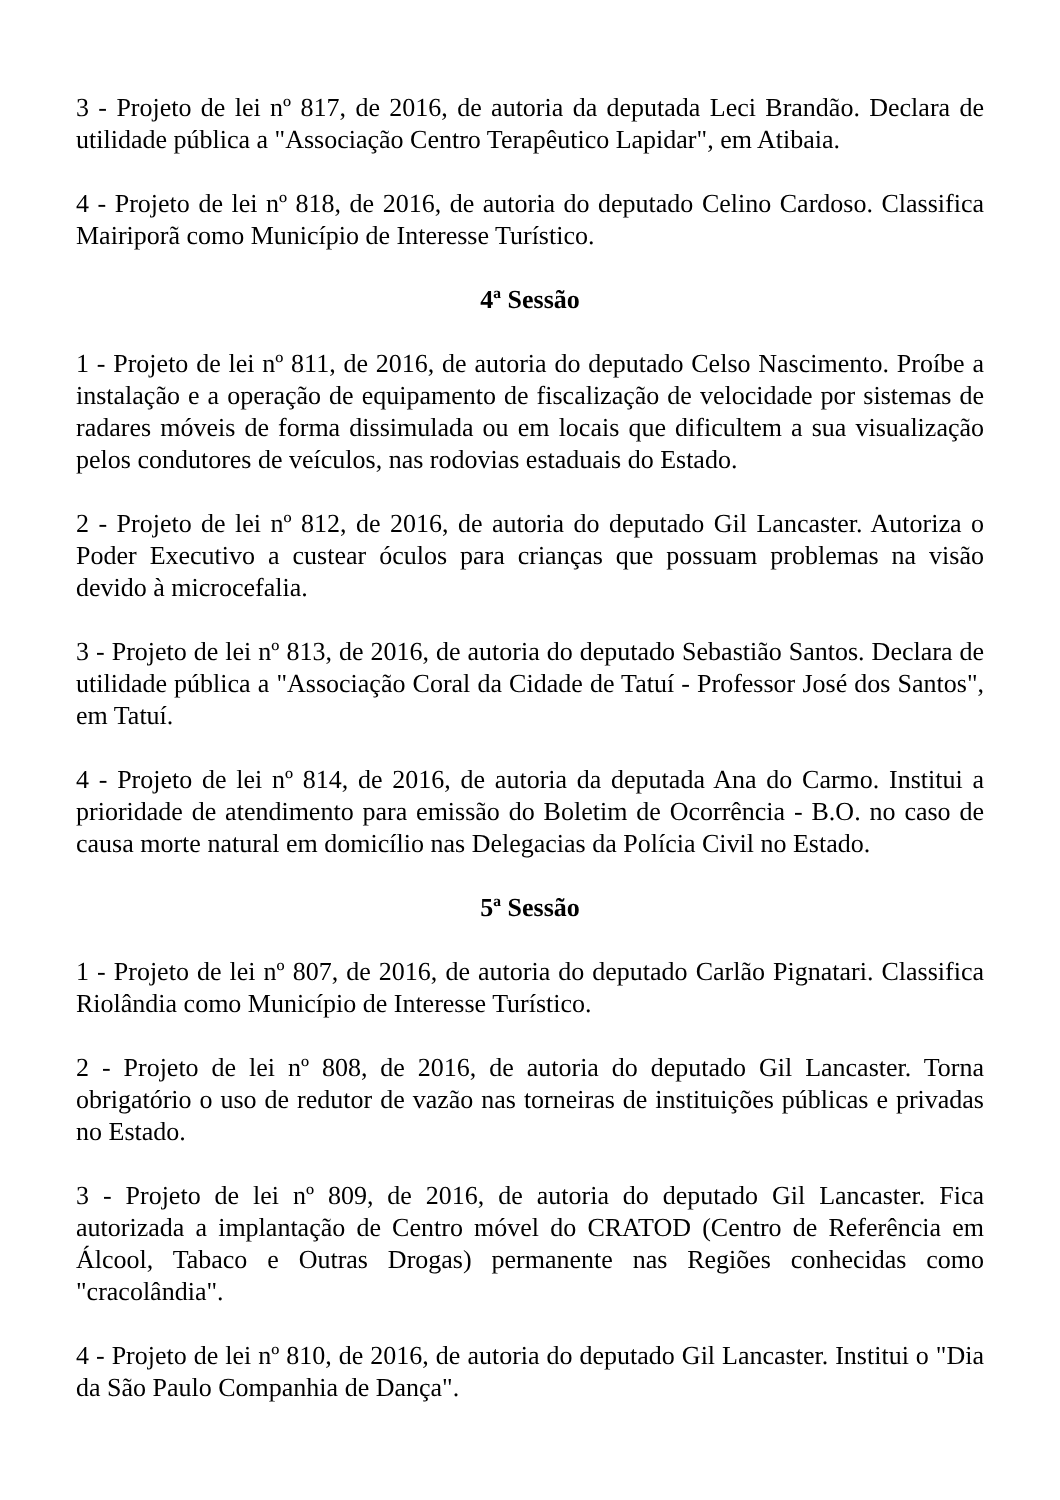3 - Projeto de lei nº 817, de 2016, de autoria da deputada Leci Brandão. Declara de utilidade pública a "Associação Centro Terapêutico Lapidar", em Atibaia.
4 - Projeto de lei nº 818, de 2016, de autoria do deputado Celino Cardoso. Classifica Mairiporã como Município de Interesse Turístico.
4ª Sessão
1 - Projeto de lei nº 811, de 2016, de autoria do deputado Celso Nascimento. Proíbe a instalação e a operação de equipamento de fiscalização de velocidade por sistemas de radares móveis de forma dissimulada ou em locais que dificultem a sua visualização pelos condutores de veículos, nas rodovias estaduais do Estado.
2 - Projeto de lei nº 812, de 2016, de autoria do deputado Gil Lancaster. Autoriza o Poder Executivo a custear óculos para crianças que possuam problemas na visão devido à microcefalia.
3 - Projeto de lei nº 813, de 2016, de autoria do deputado Sebastião Santos. Declara de utilidade pública a "Associação Coral da Cidade de Tatuí - Professor José dos Santos", em Tatuí.
4 - Projeto de lei nº 814, de 2016, de autoria da deputada Ana do Carmo. Institui a prioridade de atendimento para emissão do Boletim de Ocorrência - B.O. no caso de causa morte natural em domicílio nas Delegacias da Polícia Civil no Estado.
5ª Sessão
1 - Projeto de lei nº 807, de 2016, de autoria do deputado Carlão Pignatari. Classifica Riolândia como Município de Interesse Turístico.
2 - Projeto de lei nº 808, de 2016, de autoria do deputado Gil Lancaster. Torna obrigatório o uso de redutor de vazão nas torneiras de instituições públicas e privadas no Estado.
3 - Projeto de lei nº 809, de 2016, de autoria do deputado Gil Lancaster. Fica autorizada a implantação de Centro móvel do CRATOD (Centro de Referência em Álcool, Tabaco e Outras Drogas) permanente nas Regiões conhecidas como "cracolândia".
4 - Projeto de lei nº 810, de 2016, de autoria do deputado Gil Lancaster. Institui o "Dia da São Paulo Companhia de Dança".